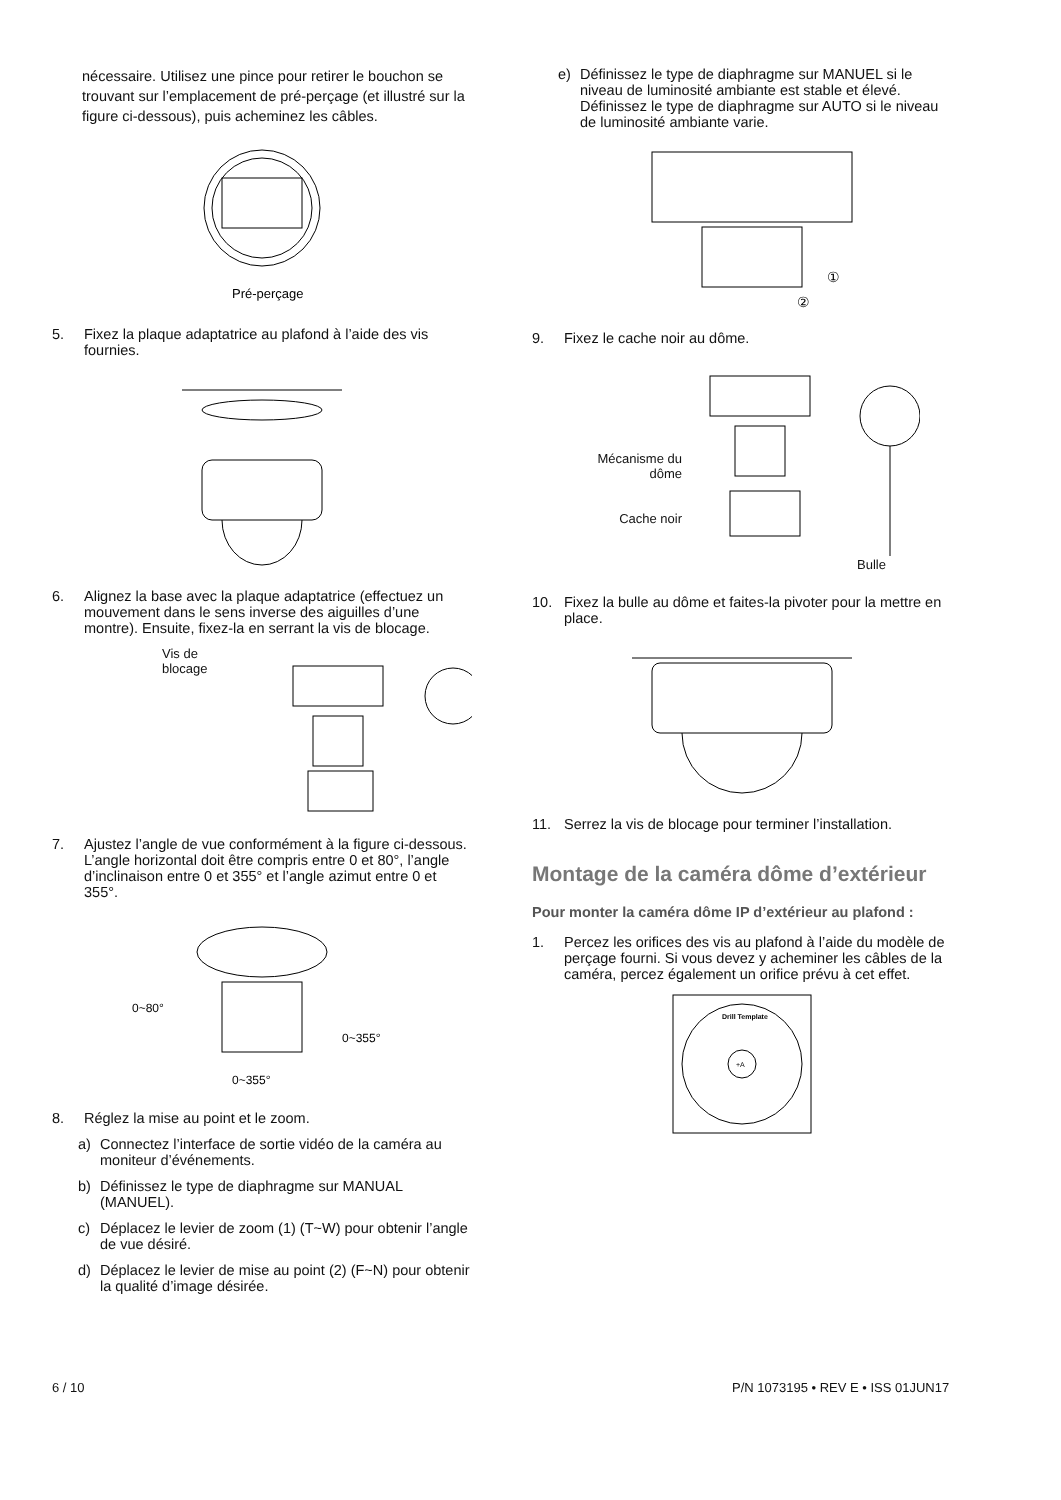nécessaire. Utilisez une pince pour retirer le bouchon se trouvant sur l’emplacement de pré-perçage (et illustré sur la figure ci-dessous), puis acheminez les câbles.
Pré-perçage
5. Fixez la plaque adaptatrice au plafond à l’aide des vis fournies.
6. Alignez la base avec la plaque adaptatrice (effectuez un mouvement dans le sens inverse des aiguilles d’une montre). Ensuite, fixez-la en serrant la vis de blocage.
Vis de blocage
7. Ajustez l’angle de vue conformément à la figure ci-dessous. L’angle horizontal doit être compris entre 0 et 80°, l’angle d’inclinaison entre 0 et 355° et l’angle azimut entre 0 et 355°.
0~80°
0~355°
0~355°
8. Réglez la mise au point et le zoom.
a) Connectez l’interface de sortie vidéo de la caméra au moniteur d’événements.
b) Définissez le type de diaphragme sur MANUAL (MANUEL).
c) Déplacez le levier de zoom (1) (T~W) pour obtenir l’angle de vue désiré.
d) Déplacez le levier de mise au point (2) (F~N) pour obtenir la qualité d’image désirée.
e) Définissez le type de diaphragme sur MANUEL si le niveau de luminosité ambiante est stable et élevé. Définissez le type de diaphragme sur AUTO si le niveau de luminosité ambiante varie.
①
②
9. Fixez le cache noir au dôme.
Mécanisme du dôme
Cache noir
Bulle
10. Fixez la bulle au dôme et faites-la pivoter pour la mettre en place.
11. Serrez la vis de blocage pour terminer l’installation.
Montage de la caméra dôme d’extérieur
Pour monter la caméra dôme IP d’extérieur au plafond :
1. Percez les orifices des vis au plafond à l’aide du modèle de perçage fourni. Si vous devez y acheminer les câbles de la caméra, percez également un orifice prévu à cet effet.
Drill Template
+A
6 / 10
P/N 1073195 • REV E • ISS 01JUN17